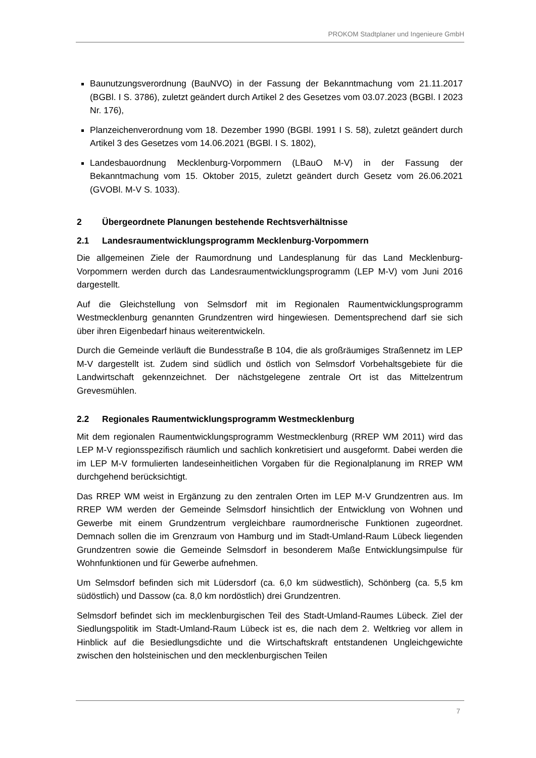PROKOM Stadtplaner und Ingenieure GmbH
Baunutzungsverordnung (BauNVO) in der Fassung der Bekanntmachung vom 21.11.2017 (BGBl. I S. 3786), zuletzt geändert durch Artikel 2 des Gesetzes vom 03.07.2023 (BGBl. I 2023 Nr. 176),
Planzeichenverordnung vom 18. Dezember 1990 (BGBl. 1991 I S. 58), zuletzt geändert durch Artikel 3 des Gesetzes vom 14.06.2021 (BGBl. I S. 1802),
Landesbauordnung Mecklenburg-Vorpommern (LBauO M-V) in der Fassung der Bekanntmachung vom 15. Oktober 2015, zuletzt geändert durch Gesetz vom 26.06.2021 (GVOBl. M-V S. 1033).
2 Übergeordnete Planungen bestehende Rechtsverhältnisse
2.1 Landesraumentwicklungsprogramm Mecklenburg-Vorpommern
Die allgemeinen Ziele der Raumordnung und Landesplanung für das Land Mecklenburg-Vorpommern werden durch das Landesraumentwicklungsprogramm (LEP M-V) vom Juni 2016 dargestellt.
Auf die Gleichstellung von Selmsdorf mit im Regionalen Raumentwicklungsprogramm Westmecklenburg genannten Grundzentren wird hingewiesen. Dementsprechend darf sie sich über ihren Eigenbedarf hinaus weiterentwickeln.
Durch die Gemeinde verläuft die Bundesstraße B 104, die als großräumiges Straßennetz im LEP M-V dargestellt ist. Zudem sind südlich und östlich von Selmsdorf Vorbehaltsgebiete für die Landwirtschaft gekennzeichnet. Der nächstgelegene zentrale Ort ist das Mittelzentrum Grevesmühlen.
2.2 Regionales Raumentwicklungsprogramm Westmecklenburg
Mit dem regionalen Raumentwicklungsprogramm Westmecklenburg (RREP WM 2011) wird das LEP M-V regionsspezifisch räumlich und sachlich konkretisiert und ausgeformt. Dabei werden die im LEP M-V formulierten landeseinheitlichen Vorgaben für die Regionalplanung im RREP WM durchgehend berücksichtigt.
Das RREP WM weist in Ergänzung zu den zentralen Orten im LEP M-V Grundzentren aus. Im RREP WM werden der Gemeinde Selmsdorf hinsichtlich der Entwicklung von Wohnen und Gewerbe mit einem Grundzentrum vergleichbare raumordnerische Funktionen zugeordnet. Demnach sollen die im Grenzraum von Hamburg und im Stadt-Umland-Raum Lübeck liegenden Grundzentren sowie die Gemeinde Selmsdorf in besonderem Maße Entwicklungsimpulse für Wohnfunktionen und für Gewerbe aufnehmen.
Um Selmsdorf befinden sich mit Lüdersdorf (ca. 6,0 km südwestlich), Schönberg (ca. 5,5 km südöstlich) und Dassow (ca. 8,0 km nordöstlich) drei Grundzentren.
Selmsdorf befindet sich im mecklenburgischen Teil des Stadt-Umland-Raumes Lübeck. Ziel der Siedlungspolitik im Stadt-Umland-Raum Lübeck ist es, die nach dem 2. Weltkrieg vor allem in Hinblick auf die Besiedlungsdichte und die Wirtschaftskraft entstandenen Ungleichgewichte zwischen den holsteinischen und den mecklenburgischen Teilen
7